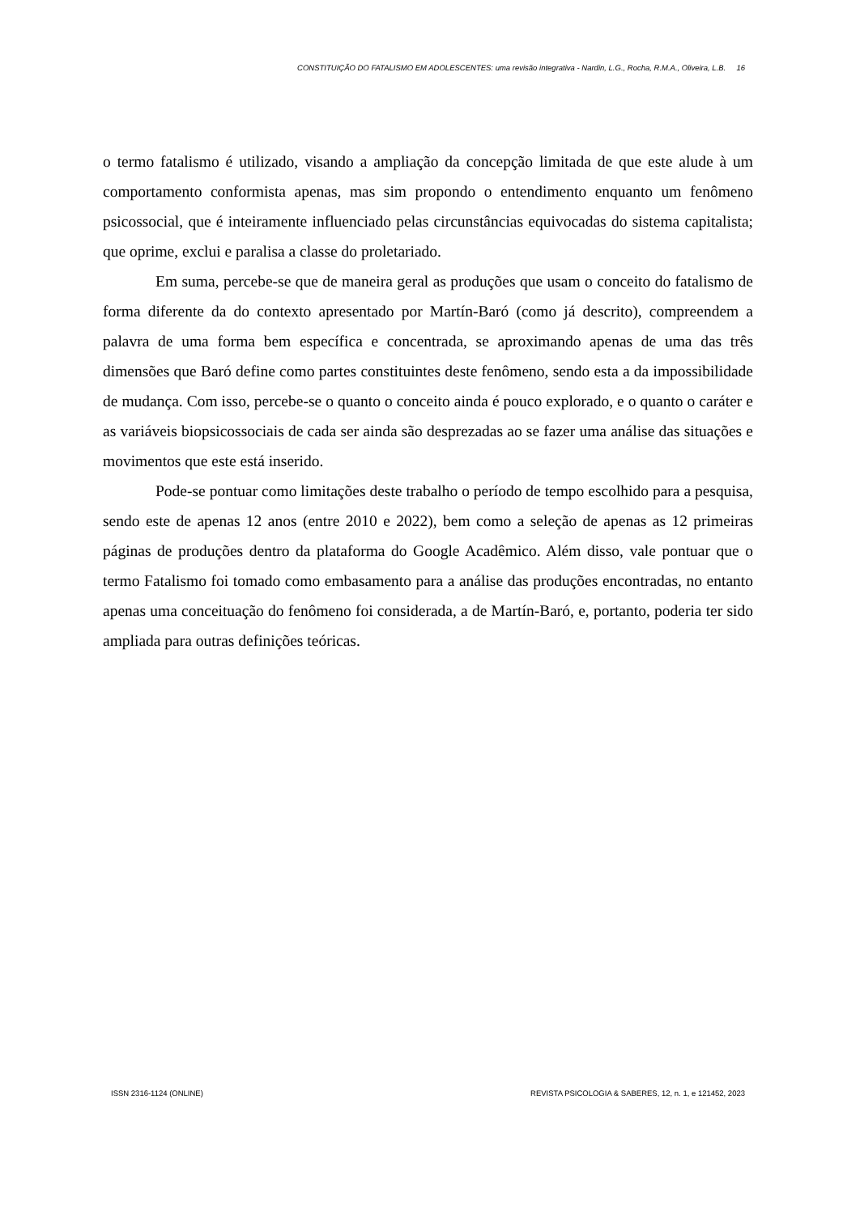CONSTITUIÇÃO DO FATALISMO EM ADOLESCENTES: uma revisão integrativa - Nardin, L.G., Rocha, R.M.A., Oliveira, L.B. 16
o termo fatalismo é utilizado, visando a ampliação da concepção limitada de que este alude à um comportamento conformista apenas, mas sim propondo o entendimento enquanto um fenômeno psicossocial, que é inteiramente influenciado pelas circunstâncias equivocadas do sistema capitalista; que oprime, exclui e paralisa a classe do proletariado.
Em suma, percebe-se que de maneira geral as produções que usam o conceito do fatalismo de forma diferente da do contexto apresentado por Martín-Baró (como já descrito), compreendem a palavra de uma forma bem específica e concentrada, se aproximando apenas de uma das três dimensões que Baró define como partes constituintes deste fenômeno, sendo esta a da impossibilidade de mudança. Com isso, percebe-se o quanto o conceito ainda é pouco explorado, e o quanto o caráter e as variáveis biopsicossociais de cada ser ainda são desprezadas ao se fazer uma análise das situações e movimentos que este está inserido.
Pode-se pontuar como limitações deste trabalho o período de tempo escolhido para a pesquisa, sendo este de apenas 12 anos (entre 2010 e 2022), bem como a seleção de apenas as 12 primeiras páginas de produções dentro da plataforma do Google Acadêmico. Além disso, vale pontuar que o termo Fatalismo foi tomado como embasamento para a análise das produções encontradas, no entanto apenas uma conceituação do fenômeno foi considerada, a de Martín-Baró, e, portanto, poderia ter sido ampliada para outras definições teóricas.
ISSN 2316-1124 (ONLINE) REVISTA PSICOLOGIA & SABERES, 12, n. 1, e 121452, 2023